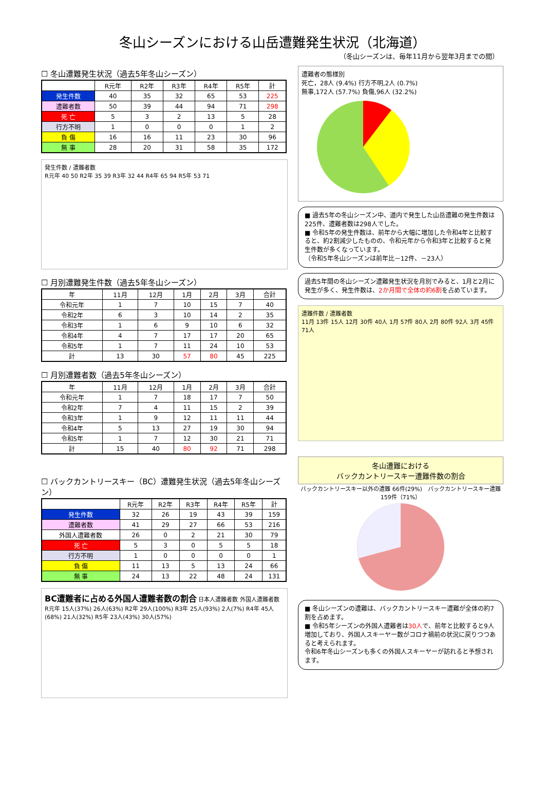冬山シーズンにおける山岳遭難発生状況（北海道）
（冬山シーズンは、毎年11月から翌年3月までの間）
☐ 冬山遭難発生状況（過去5年冬山シーズン）
| | R元年 | R2年 | R3年 | R4年 | R5年 | 計 |
| --- | --- | --- | --- | --- | --- | --- |
| 発生件数 | 40 | 35 | 32 | 65 | 53 | 225 |
| 遭難者数 | 50 | 39 | 44 | 94 | 71 | 298 |
| 死 亡 | 5 | 3 | 2 | 13 | 5 | 28 |
| 行方不明 | 1 | 0 | 0 | 0 | 1 | 2 |
| 負 傷 | 16 | 16 | 11 | 23 | 30 | 96 |
| 無 事 | 28 | 20 | 31 | 58 | 35 | 172 |
発生件数 / 遭難者数
R元年 40 50 R2年 35 39 R3年 32 44 R4年 65 94 R5年 53 71
☐ 月別遭難発生件数（過去5年冬山シーズン）
| 年 | 11月 | 12月 | 1月 | 2月 | 3月 | 合計 |
| --- | --- | --- | --- | --- | --- | --- |
| 令和元年 | 1 | 7 | 10 | 15 | 7 | 40 |
| 令和2年 | 6 | 3 | 10 | 14 | 2 | 35 |
| 令和3年 | 1 | 6 | 9 | 10 | 6 | 32 |
| 令和4年 | 4 | 7 | 17 | 17 | 20 | 65 |
| 令和5年 | 1 | 7 | 11 | 24 | 10 | 53 |
| 計 | 13 | 30 | 57 | 80 | 45 | 225 |
☐ 月別遭難者数（過去5年冬山シーズン）
| 年 | 11月 | 12月 | 1月 | 2月 | 3月 | 合計 |
| --- | --- | --- | --- | --- | --- | --- |
| 令和元年 | 1 | 7 | 18 | 17 | 7 | 50 |
| 令和2年 | 7 | 4 | 11 | 15 | 2 | 39 |
| 令和3年 | 1 | 9 | 12 | 11 | 11 | 44 |
| 令和4年 | 5 | 13 | 27 | 19 | 30 | 94 |
| 令和5年 | 1 | 7 | 12 | 30 | 21 | 71 |
| 計 | 15 | 40 | 80 | 92 | 71 | 298 |
☐ バックカントリースキー（BC）遭難発生状況（過去5年冬山シーズン）
| | R元年 | R2年 | R3年 | R4年 | R5年 | 計 |
| --- | --- | --- | --- | --- | --- | --- |
| 発生件数 | 32 | 26 | 19 | 43 | 39 | 159 |
| 遭難者数 | 41 | 29 | 27 | 66 | 53 | 216 |
| 外国人遭難者数 | 26 | 0 | 2 | 21 | 30 | 79 |
| 死 亡 | 5 | 3 | 0 | 5 | 5 | 18 |
| 行方不明 | 1 | 0 | 0 | 0 | 0 | 1 |
| 負 傷 | 11 | 13 | 5 | 13 | 24 | 66 |
| 無 事 | 24 | 13 | 22 | 48 | 24 | 131 |
BC遭難者に占める外国人遭難者数の割合 日本人遭難者数 外国人遭難者数
R元年 15人(37%) 26人(63%) R2年 29人(100%) R3年 25人(93%) 2人(7%) R4年 45人(68%) 21人(32%) R5年 23人(43%) 30人(57%)
遭難者の態様別
死亡，28人 (9.4%) 行方不明,2人 (0.7%)
無事,172人 (57.7%) 負傷,96人 (32.2%)
■ 過去5年の冬山シーズン中、道内で発生した山岳遭難の発生件数は225件、遭難者数は298人でした。
■ 令和5年の発生件数は、前年から大幅に増加した令和4年と比較すると、約2割減少したものの、令和元年から令和3年と比較すると発生件数が多くなっています。
（令和5年冬山シーズンは前年比－12件、－23人）
過去5年間の冬山シーズン遭難発生状況を月別でみると、1月と2月に発生が多く、発生件数は、2か月間で全体の約6割を占めています。
遭難件数 / 遭難者数
11月 13件 15人 12月 30件 40人 1月 57件 80人 2月 80件 92人 3月 45件 71人
冬山遭難における
バックカントリースキー遭難件数の割合
バックカントリースキー以外の遭難 66件(29%)　バックカントリースキー遭難 159件（71%）
■ 冬山シーズンの遭難は、バックカントリースキー遭難が全体の約7割を占めます。
■ 令和5年シーズンの外国人遭難者は30人で、前年と比較すると9人増加しており、外国人スキーヤー数がコロナ禍前の状況に戻りつつあると考えられます。
令和6年冬山シーズンも多くの外国人スキーヤーが訪れると予想されます。